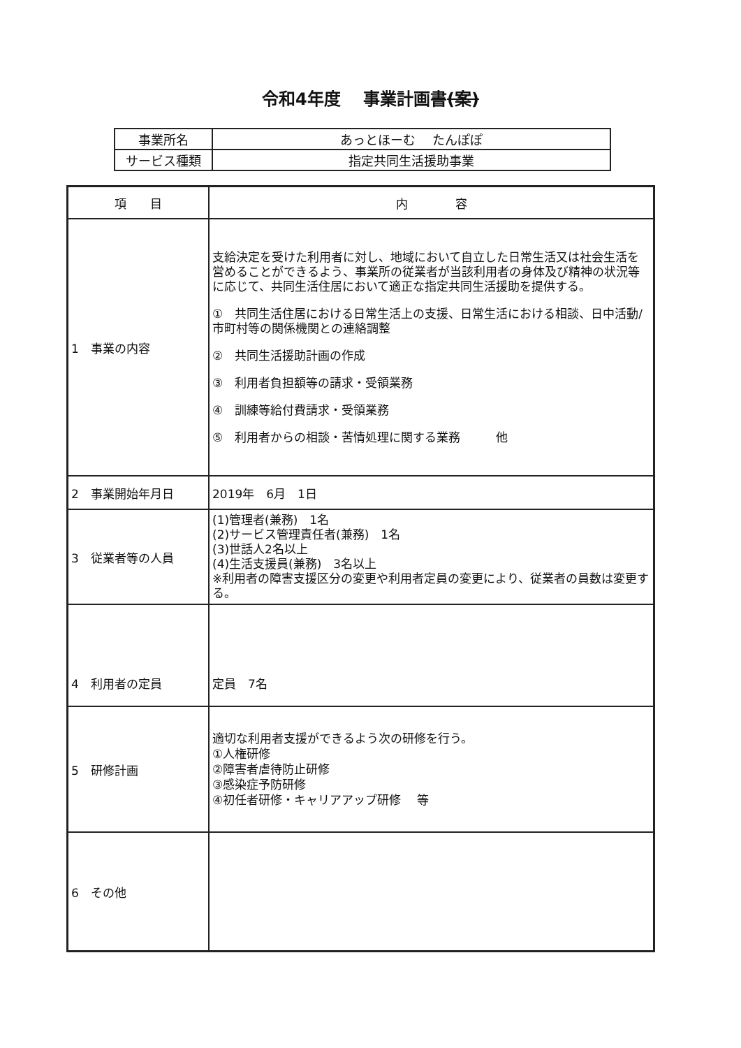令和4年度　 事業計画書(案)
| 事業所名 | あっとほーむ たんぽぽ |
| サービス種類 | 指定共同生活援助事業 |
| 項 目 | 内 容 |
| --- | --- |
| 1 事業の内容 | 支給決定を受けた利用者に対し、地域において自立した日常生活又は社会生活を営めることができるよう、事業所の従業者が当該利用者の身体及び精神の状況等に応じて、共同生活住居において適正な指定共同生活援助を提供する。 ① 共同生活住居における日常生活上の支援、日常生活における相談、日中活動/市町村等の関係機関との連絡調整 ② 共同生活援助計画の作成 ③ 利用者負担額等の請求・受領業務 ④ 訓練等給付費請求・受領業務 ⑤ 利用者からの相談・苦情処理に関する業務 他 |
| 2 事業開始年月日 | 2019年 6月 1日 |
| 3 従業者等の人員 | (1)管理者(兼務) 1名 (2)サービス管理責任者(兼務) 1名 (3)世話人2名以上 (4)生活支援員(兼務) 3名以上 ※利用者の障害支援区分の変更や利用者定員の変更により、従業者の員数は変更する。 |
| 4 利用者の定員 | 定員 7名 |
| 5 研修計画 | 適切な利用者支援ができるよう次の研修を行う。 ①人権研修 ②障害者虐待防止研修 ③感染症予防研修 ④初任者研修・キャリアアップ研修 等 |
| 6 その他 | |